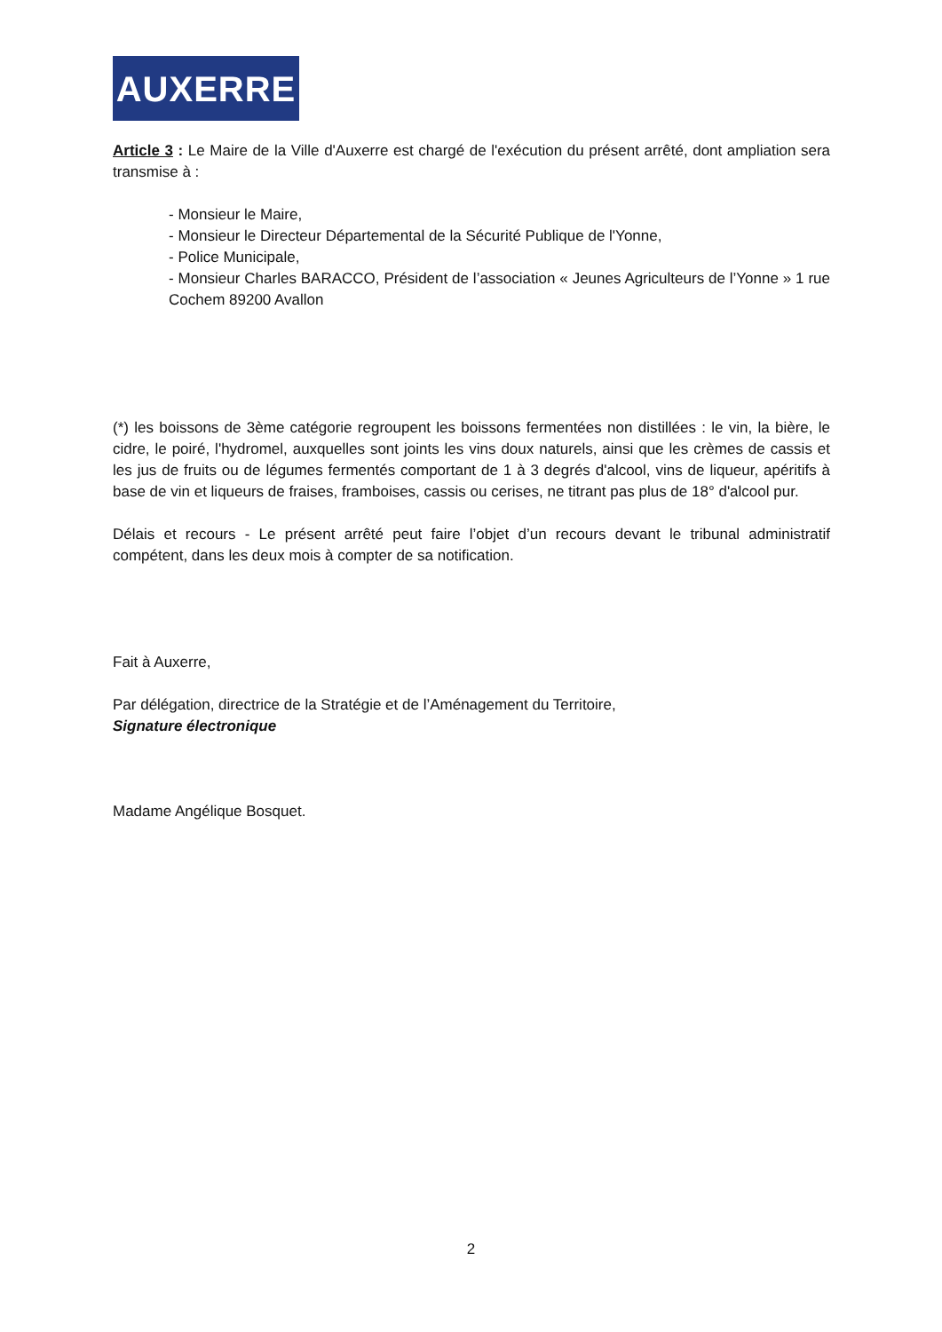AUXERRE
Article 3 : Le Maire de la Ville d'Auxerre est chargé de l'exécution du présent arrêté, dont ampliation sera transmise à :
- Monsieur le Maire,
- Monsieur le Directeur Départemental de la Sécurité Publique de l'Yonne,
- Police Municipale,
- Monsieur Charles BARACCO, Président de l’association « Jeunes Agriculteurs de l’Yonne » 1 rue Cochem 89200 Avallon
(*) les boissons de 3ème catégorie regroupent les boissons fermentées non distillées : le vin, la bière, le cidre, le poiré, l'hydromel, auxquelles sont joints les vins doux naturels, ainsi que les crèmes de cassis et les jus de fruits ou de légumes fermentés comportant de 1 à 3 degrés d'alcool, vins de liqueur, apéritifs à base de vin et liqueurs de fraises, framboises, cassis ou cerises, ne titrant pas plus de 18° d'alcool pur.
Délais et recours - Le présent arrêté peut faire l’objet d’un recours devant le tribunal administratif compétent, dans les deux mois à compter de sa notification.
Fait à Auxerre,
Par délégation, directrice de la Stratégie et de l’Aménagement du Territoire,
Signature électronique
Madame Angélique Bosquet.
2